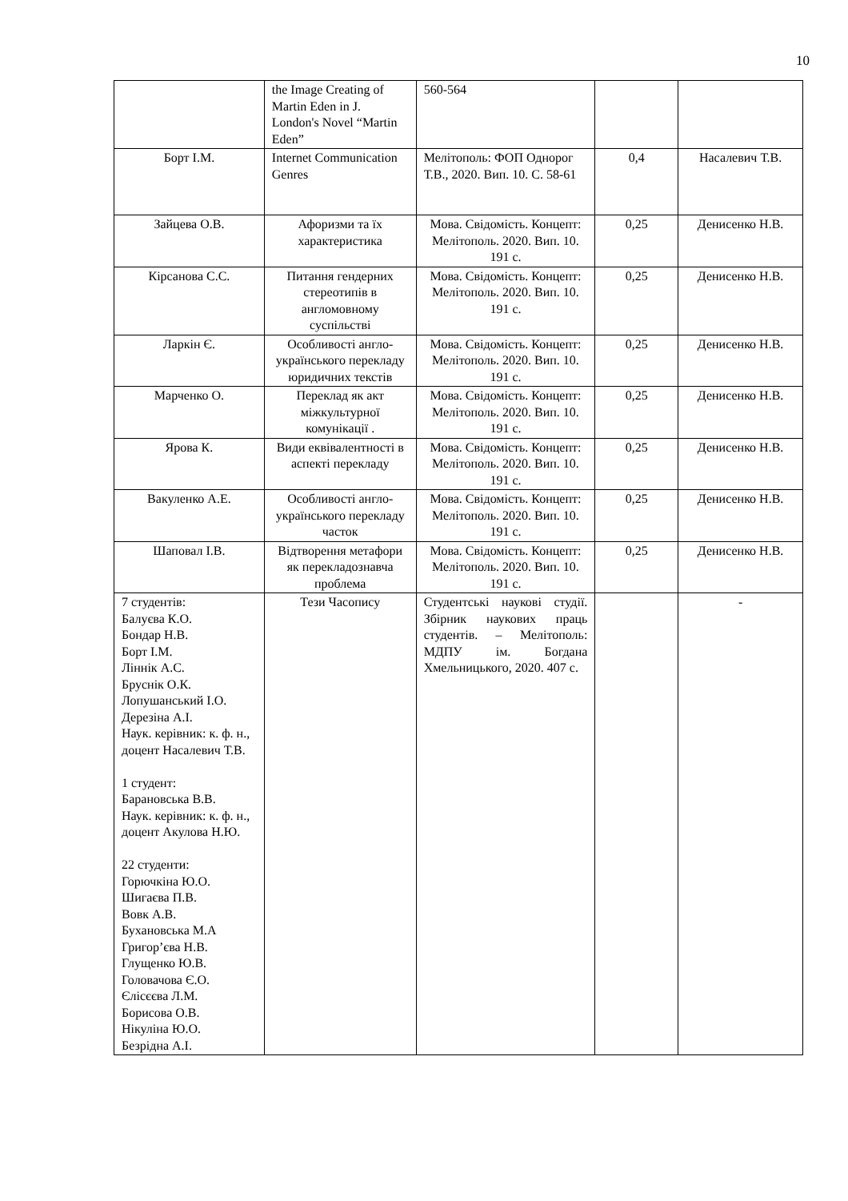10
| | the Image Creating of Martin Eden in J. London's Novel “Martin Eden” | 560-564 | | |
| Борт І.М. | Internet Communication Genres | Мелітополь: ФОП Однорог Т.В., 2020. Вип. 10. С. 58-61 | 0,4 | Насалевич Т.В. |
| Зайцева О.В. | Афоризми та їх характеристика | Мова. Свідомість. Концепт: Мелітополь. 2020. Вип. 10. 191 с. | 0,25 | Денисенко Н.В. |
| Кірсанова С.С. | Питання гендерних стереотипів в англомовному суспільстві | Мова. Свідомість. Концепт: Мелітополь. 2020. Вип. 10. 191 с. | 0,25 | Денисенко Н.В. |
| Ларкін Є. | Особливості англо-українського перекладу юридичних текстів | Мова. Свідомість. Концепт: Мелітополь. 2020. Вип. 10. 191 с. | 0,25 | Денисенко Н.В. |
| Марченко О. | Переклад як акт міжкультурної комунікації . | Мова. Свідомість. Концепт: Мелітополь. 2020. Вип. 10. 191 с. | 0,25 | Денисенко Н.В. |
| Ярова К. | Види еквівалентності в аспекті перекладу | Мова. Свідомість. Концепт: Мелітополь. 2020. Вип. 10. 191 с. | 0,25 | Денисенко Н.В. |
| Вакуленко А.Е. | Особливості англо-українського перекладу часток | Мова. Свідомість. Концепт: Мелітополь. 2020. Вип. 10. 191 с. | 0,25 | Денисенко Н.В. |
| Шаповал І.В. | Відтворення метафори як перекладознавча проблема | Мова. Свідомість. Концепт: Мелітополь. 2020. Вип. 10. 191 с. | 0,25 | Денисенко Н.В. |
| 7 студентів: Балуєва К.О. Бондар Н.В. Борт І.М. Ліннік А.С. Бруснік О.К. Лопушанський І.О. Дерезіна А.І. Наук. керівник: к. ф. н., доцент Насалевич Т.В. 1 студент: Барановська В.В. Наук. керівник: к. ф. н., доцент Акулова Н.Ю. 22 студенти: Горючкіна Ю.О. Шигаєва П.В. Вовк А.В. Бухановська М.А Григор’єва Н.В. Глущенко Ю.В. Головачова Є.О. Єлісєєва Л.М. Борисова О.В. Нікуліна Ю.О. Безрідна А.І. | Тези Часопису | Студентські наукові студії. Збірник наукових праць студентів. – Мелітополь: МДПУ ім. Богдана Хмельницького, 2020. 407 с. | | - |